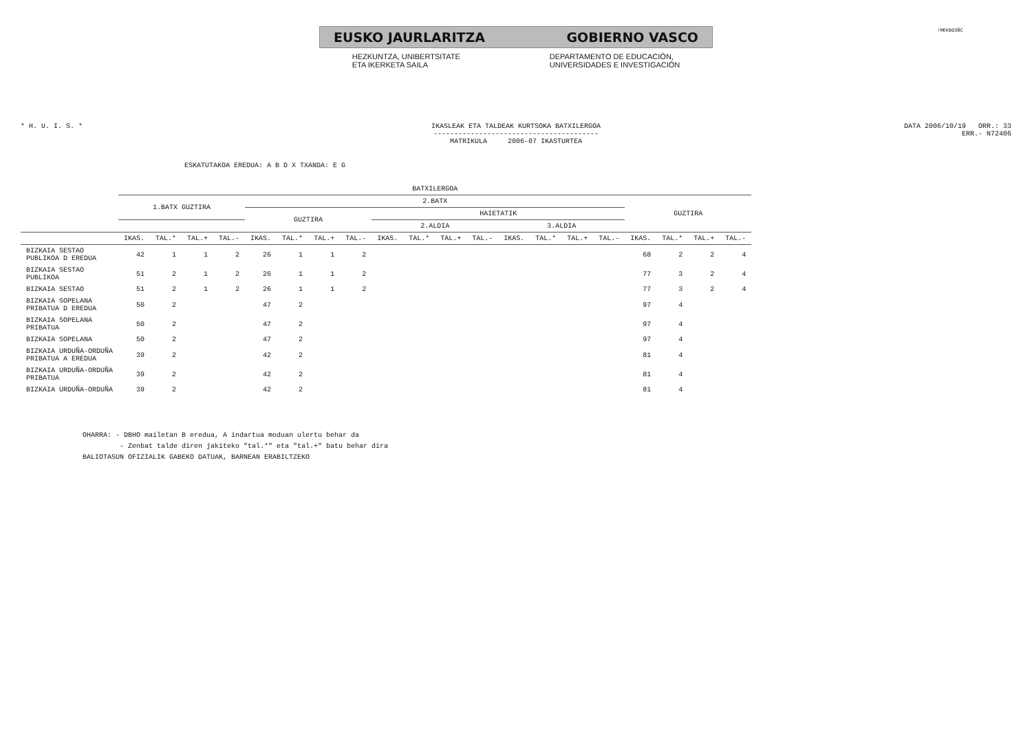!MEKBOSÑC
EUSKO JAURLARITZA GOBIERNO VASCO
HEZKUNTZA, UNIBERTSITATE
ETA IKERKETA SAILA
DEPARTAMENTO DE EDUCACIÓN,
UNIVERSIDADES E INVESTIGACIÓN
* H. U. I. S. * IKASLEAK ETA TALDEAK KURTSOKA BATXILERGOA
----------------------------------------
MATRIKULA 2006-07 IKASTURTEA
DATA 2006/10/19 ORR.: 33
ERR.- N72406
ESKATUTAKOA EREDUA: A B D X TXANDA: E G
| | BATXILERGOA | | | | | | | | | | | | | | | | | | | |
| --- | --- | --- | --- | --- | --- | --- | --- | --- | --- | --- | --- | --- | --- | --- | --- | --- | --- | --- | --- | --- |
| | 1.BATX GUZTIRA | | | | 2.BATX | | | | | | | | | | | | GUZTIRA | | | |
| | | | | | GUZTIRA | | | | HAIETATIK | | | | | | | | | | | |
| | | | | | | | | | 2.ALDIA | | | | 3.ALDIA | | | | | | | |
| | IKAS. | TAL.* | TAL.+ | TAL.- | IKAS. | TAL.* | TAL.+ | TAL.- | IKAS. | TAL.* | TAL.+ | TAL.- | IKAS. | TAL.* | TAL.+ | TAL.- | IKAS. | TAL.* | TAL.+ | TAL.- |
| BIZKAIA SESTAO PUBLIKOA D EREDUA | 42 | 1 | 1 | 2 | 26 | 1 | 1 | 2 | | | | | | | | | 68 | 2 | 2 | 4 |
| BIZKAIA SESTAO PUBLIKOA | 51 | 2 | 1 | 2 | 26 | 1 | 1 | 2 | | | | | | | | | 77 | 3 | 2 | 4 |
| BIZKAIA SESTAO | 51 | 2 | 1 | 2 | 26 | 1 | 1 | 2 | | | | | | | | | 77 | 3 | 2 | 4 |
| BIZKAIA SOPELANA PRIBATUA D EREDUA | 50 | 2 | | | 47 | 2 | | | | | | | | | | | 97 | 4 | | |
| BIZKAIA SOPELANA PRIBATUA | 50 | 2 | | | 47 | 2 | | | | | | | | | | | 97 | 4 | | |
| BIZKAIA SOPELANA | 50 | 2 | | | 47 | 2 | | | | | | | | | | | 97 | 4 | | |
| BIZKAIA URDUÑA-ORDUÑA PRIBATUA A EREDUA | 39 | 2 | | | 42 | 2 | | | | | | | | | | | 81 | 4 | | |
| BIZKAIA URDUÑA-ORDUÑA PRIBATUA | 39 | 2 | | | 42 | 2 | | | | | | | | | | | 81 | 4 | | |
| BIZKAIA URDUÑA-ORDUÑA | 39 | 2 | | | 42 | 2 | | | | | | | | | | | 81 | 4 | | |
OHARRA: - DBHO mailetan B eredua, A indartua moduan ulertu behar da
- Zenbat talde diren jakiteko "tal.*" eta "tal.+" batu behar dira
BALIOTASUN OFIZIALIK GABEKO DATUAK, BARNEAN ERABILTZEKO